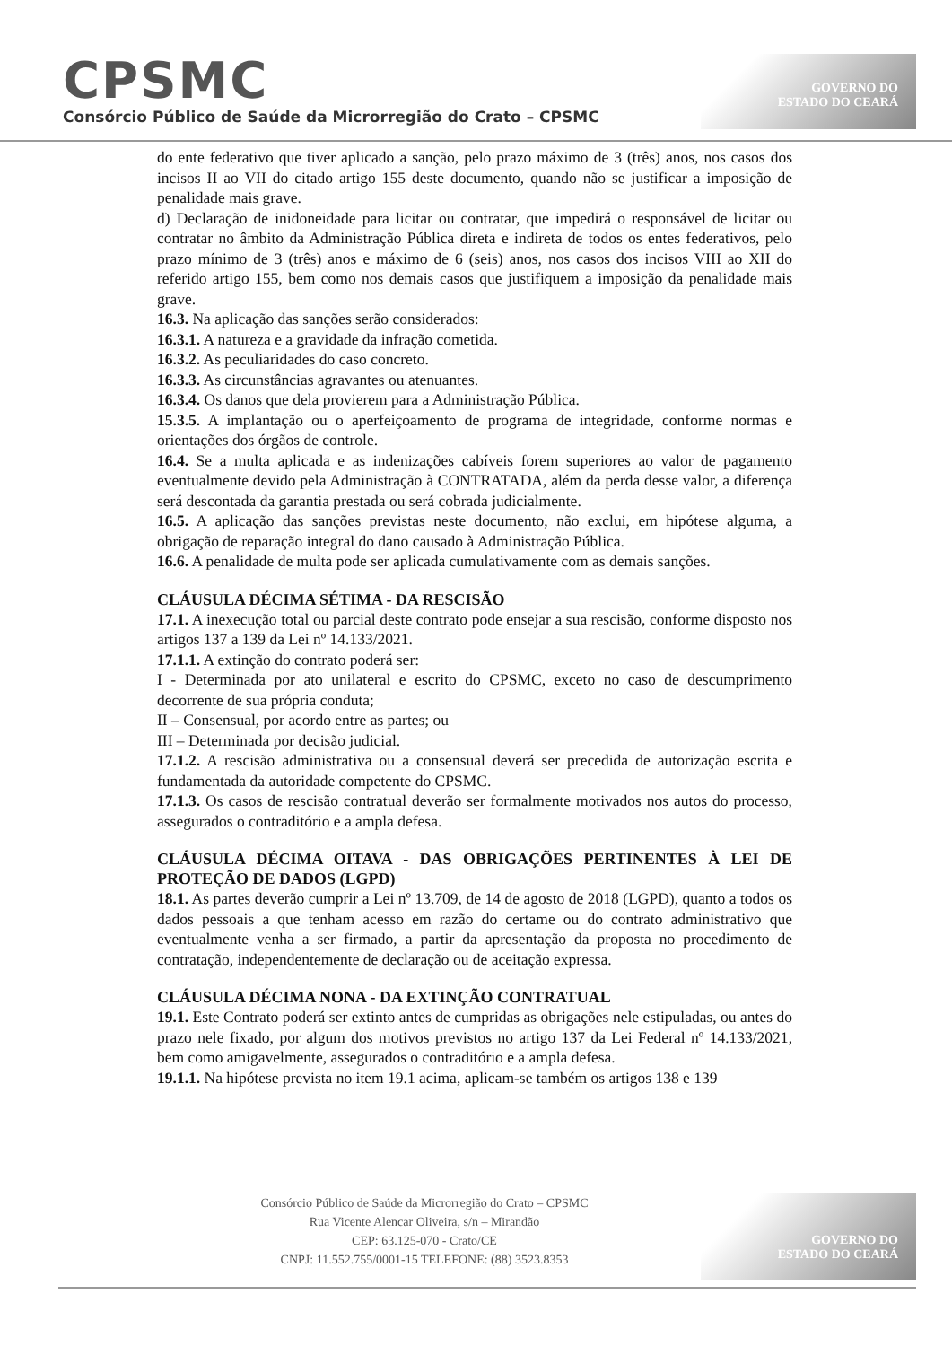CPSMC
Consórcio Público de Saúde da Microrregião do Crato – CPSMC
GOVERNO DO
ESTADO DO CEARÁ
do ente federativo que tiver aplicado a sanção, pelo prazo máximo de 3 (três) anos, nos casos dos incisos II ao VII do citado artigo 155 deste documento, quando não se justificar a imposição de penalidade mais grave.
d) Declaração de inidoneidade para licitar ou contratar, que impedirá o responsável de licitar ou contratar no âmbito da Administração Pública direta e indireta de todos os entes federativos, pelo prazo mínimo de 3 (três) anos e máximo de 6 (seis) anos, nos casos dos incisos VIII ao XII do referido artigo 155, bem como nos demais casos que justifiquem a imposição da penalidade mais grave.
16.3. Na aplicação das sanções serão considerados:
16.3.1. A natureza e a gravidade da infração cometida.
16.3.2. As peculiaridades do caso concreto.
16.3.3. As circunstâncias agravantes ou atenuantes.
16.3.4. Os danos que dela provierem para a Administração Pública.
15.3.5. A implantação ou o aperfeiçoamento de programa de integridade, conforme normas e orientações dos órgãos de controle.
16.4. Se a multa aplicada e as indenizações cabíveis forem superiores ao valor de pagamento eventualmente devido pela Administração à CONTRATADA, além da perda desse valor, a diferença será descontada da garantia prestada ou será cobrada judicialmente.
16.5. A aplicação das sanções previstas neste documento, não exclui, em hipótese alguma, a obrigação de reparação integral do dano causado à Administração Pública.
16.6. A penalidade de multa pode ser aplicada cumulativamente com as demais sanções.
CLÁUSULA DÉCIMA SÉTIMA - DA RESCISÃO
17.1. A inexecução total ou parcial deste contrato pode ensejar a sua rescisão, conforme disposto nos artigos 137 a 139 da Lei nº 14.133/2021.
17.1.1. A extinção do contrato poderá ser:
I - Determinada por ato unilateral e escrito do CPSMC, exceto no caso de descumprimento decorrente de sua própria conduta;
II – Consensual, por acordo entre as partes; ou
III – Determinada por decisão judicial.
17.1.2. A rescisão administrativa ou a consensual deverá ser precedida de autorização escrita e fundamentada da autoridade competente do CPSMC.
17.1.3. Os casos de rescisão contratual deverão ser formalmente motivados nos autos do processo, assegurados o contraditório e a ampla defesa.
CLÁUSULA DÉCIMA OITAVA - DAS OBRIGAÇÕES PERTINENTES À LEI DE PROTEÇÃO DE DADOS (LGPD)
18.1. As partes deverão cumprir a Lei nº 13.709, de 14 de agosto de 2018 (LGPD), quanto a todos os dados pessoais a que tenham acesso em razão do certame ou do contrato administrativo que eventualmente venha a ser firmado, a partir da apresentação da proposta no procedimento de contratação, independentemente de declaração ou de aceitação expressa.
CLÁUSULA DÉCIMA NONA - DA EXTINÇÃO CONTRATUAL
19.1. Este Contrato poderá ser extinto antes de cumpridas as obrigações nele estipuladas, ou antes do prazo nele fixado, por algum dos motivos previstos no artigo 137 da Lei Federal nº 14.133/2021, bem como amigavelmente, assegurados o contraditório e a ampla defesa.
19.1.1. Na hipótese prevista no item 19.1 acima, aplicam-se também os artigos 138 e 139
Consórcio Público de Saúde da Microrregião do Crato – CPSMC
Rua Vicente Alencar Oliveira, s/n – Mirandão
CEP: 63.125-070 - Crato/CE
CNPJ: 11.552.755/0001-15 TELEFONE: (88) 3523.8353
GOVERNO DO
ESTADO DO CEARÁ